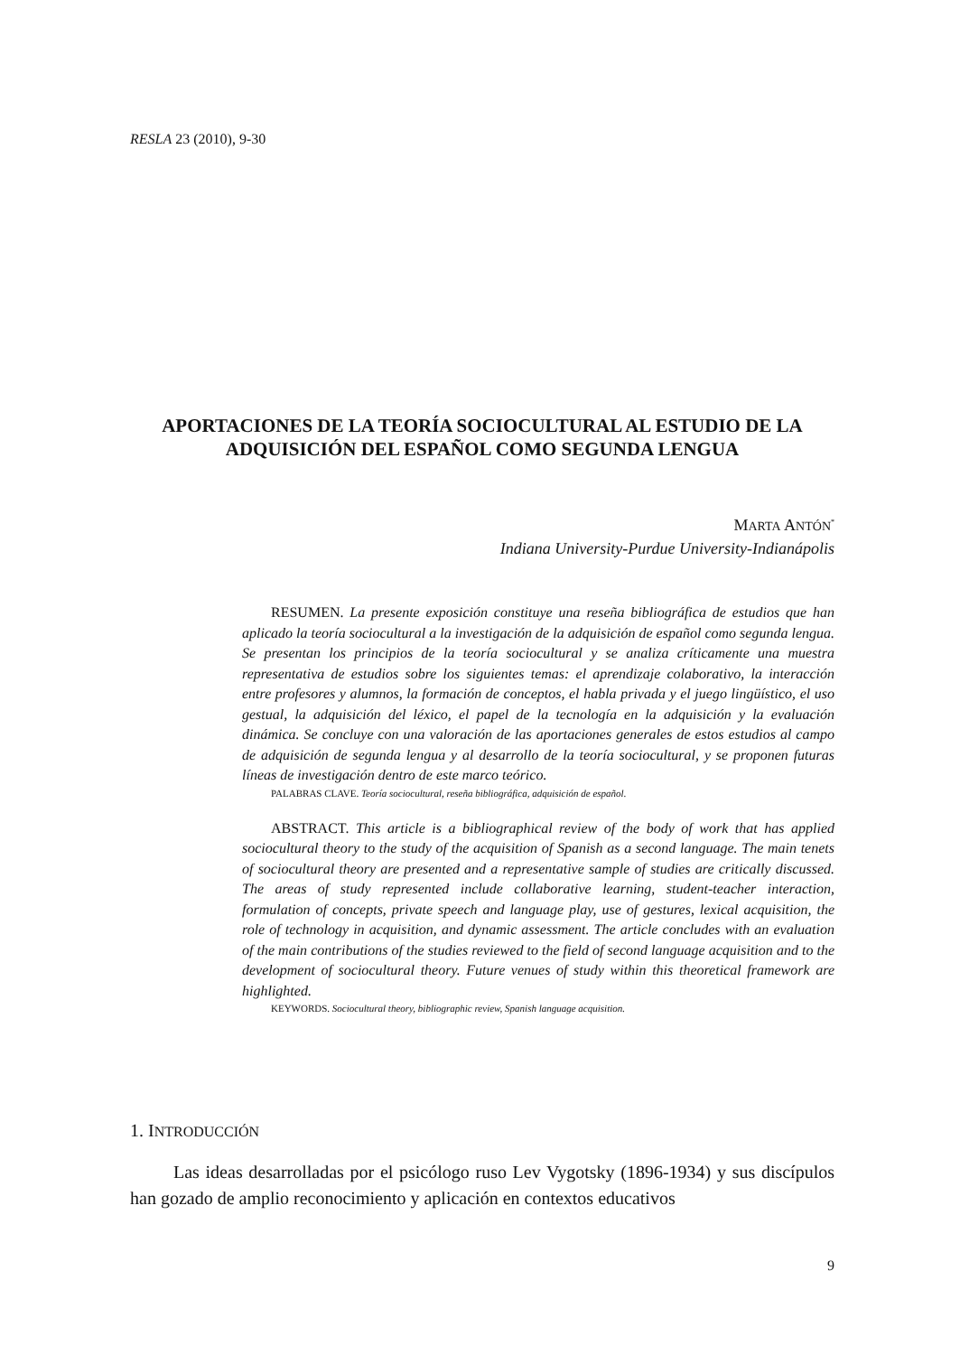RESLA 23 (2010), 9-30
APORTACIONES DE LA TEORÍA SOCIOCULTURAL AL ESTUDIO DE LA ADQUISICIÓN DEL ESPAÑOL COMO SEGUNDA LENGUA
MARTA ANTÓN<sup>*</sup>
Indiana University-Purdue University-Indianápolis
RESUMEN. La presente exposición constituye una reseña bibliográfica de estudios que han aplicado la teoría sociocultural a la investigación de la adquisición de español como segunda lengua. Se presentan los principios de la teoría sociocultural y se analiza críticamente una muestra representativa de estudios sobre los siguientes temas: el aprendizaje colaborativo, la interacción entre profesores y alumnos, la formación de conceptos, el habla privada y el juego lingüístico, el uso gestual, la adquisición del léxico, el papel de la tecnología en la adquisición y la evaluación dinámica. Se concluye con una valoración de las aportaciones generales de estos estudios al campo de adquisición de segunda lengua y al desarrollo de la teoría sociocultural, y se proponen futuras líneas de investigación dentro de este marco teórico.
PALABRAS CLAVE. Teoría sociocultural, reseña bibliográfica, adquisición de español.
ABSTRACT. This article is a bibliographical review of the body of work that has applied sociocultural theory to the study of the acquisition of Spanish as a second language. The main tenets of sociocultural theory are presented and a representative sample of studies are critically discussed. The areas of study represented include collaborative learning, student-teacher interaction, formulation of concepts, private speech and language play, use of gestures, lexical acquisition, the role of technology in acquisition, and dynamic assessment. The article concludes with an evaluation of the main contributions of the studies reviewed to the field of second language acquisition and to the development of sociocultural theory. Future venues of study within this theoretical framework are highlighted.
KEYWORDS. Sociocultural theory, bibliographic review, Spanish language acquisition.
1. INTRODUCCIÓN
Las ideas desarrolladas por el psicólogo ruso Lev Vygotsky (1896-1934) y sus discípulos han gozado de amplio reconocimiento y aplicación en contextos educativos
9